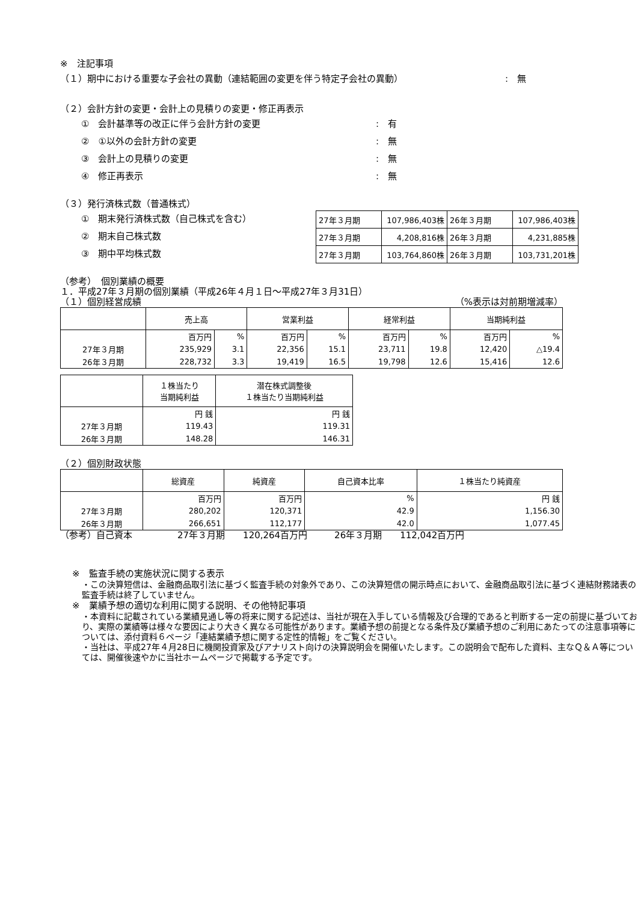※　注記事項
（１）期中における重要な子会社の異動（連結範囲の変更を伴う特定子会社の異動）:　無
（２）会計方針の変更・会計上の見積りの変更・修正再表示
①　会計基準等の改正に伴う会計方針の変更:　有
②　①以外の会計方針の変更:　無
③　会計上の見積りの変更:　無
④　修正再表示:　無
（３）発行済株式数（普通株式）
①　期末発行済株式数（自己株式を含む）
②　期末自己株式数
③　期中平均株式数
| 27年３月期 | 107,986,403株 | 26年３月期 | 107,986,403株 |
| 27年３月期 | 4,208,816株 | 26年３月期 | 4,231,885株 |
| 27年３月期 | 103,764,860株 | 26年３月期 | 103,731,201株 |
（参考）　個別業績の概要
１．平成27年３月期の個別業績（平成26年４月１日～平成27年３月31日）
（１）個別経営成績 （%表示は対前期増減率）
| | 売上高 | | 営業利益 | | 経常利益 | | 当期純利益 | |
| --- | --- | --- | --- | --- | --- | --- | --- | --- |
| | 百万円 | % | 百万円 | % | 百万円 | % | 百万円 | % |
| 27年３月期 | 235,929 | 3.1 | 22,356 | 15.1 | 23,711 | 19.8 | 12,420 | △19.4 |
| 26年３月期 | 228,732 | 3.3 | 19,419 | 16.5 | 19,798 | 12.6 | 15,416 | 12.6 |
| | １株当たり 当期純利益 | 潜在株式調整後 １株当たり当期純利益 |
| --- | --- | --- |
| | 円 銭 | 円 銭 |
| 27年３月期 | 119.43 | 119.31 |
| 26年３月期 | 148.28 | 146.31 |
（２）個別財政状態
| | 総資産 | 純資産 | 自己資本比率 | １株当たり純資産 |
| --- | --- | --- | --- | --- |
| | 百万円 | 百万円 | % | 円 銭 |
| 27年３月期 | 280,202 | 120,371 | 42.9 | 1,156.30 |
| 26年３月期 | 266,651 | 112,177 | 42.0 | 1,077.45 |
（参考）自己資本　　　　　27年３月期　　120,264百万円　　　26年３月期　　112,042百万円
※　監査手続の実施状況に関する表示
・この決算短信は、金融商品取引法に基づく監査手続の対象外であり、この決算短信の開示時点において、金融商品取引法に基づく連結財務諸表の監査手続は終了していません。
※　業績予想の適切な利用に関する説明、その他特記事項
・本資料に記載されている業績見通し等の将来に関する記述は、当社が現在入手している情報及び合理的であると判断する一定の前提に基づいており、実際の業績等は様々な要因により大きく異なる可能性があります。業績予想の前提となる条件及び業績予想のご利用にあたっての注意事項等については、添付資料６ページ「連結業績予想に関する定性的情報」をご覧ください。
・当社は、平成27年４月28日に機関投資家及びアナリスト向けの決算説明会を開催いたします。この説明会で配布した資料、主なＱ＆Ａ等については、開催後速やかに当社ホームページで掲載する予定です。